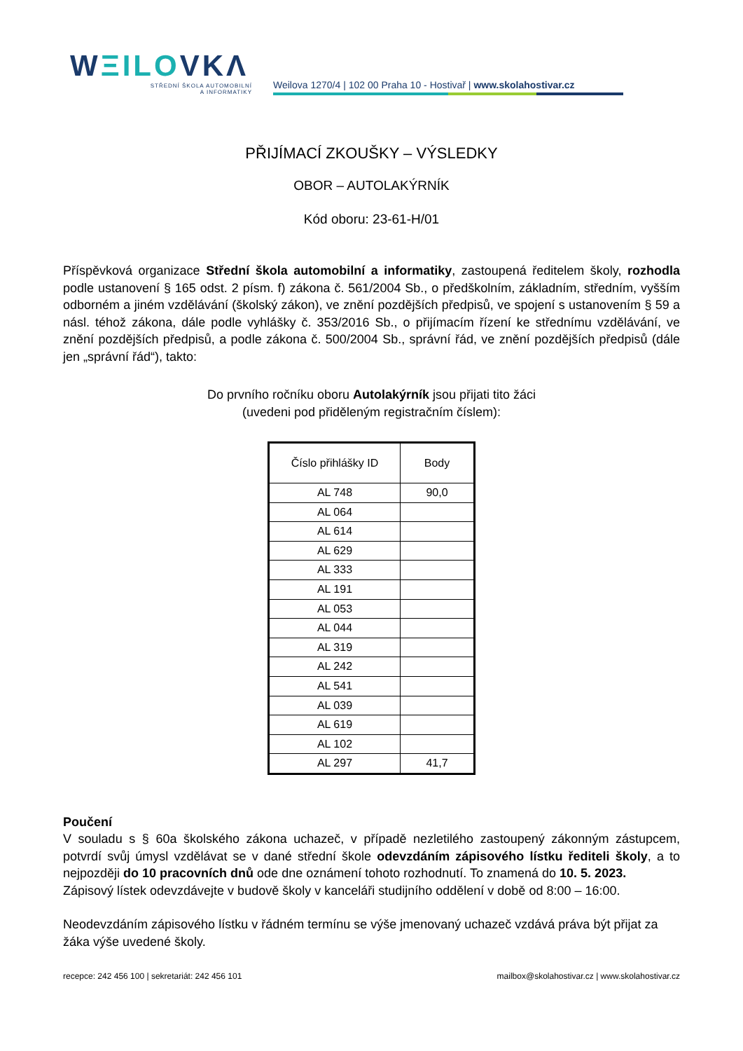WΞILOVKΛ
STŘEDNÍ ŠKOLA AUTOMOBILNÍ
A INFORMATIKY
Weilova 1270/4 | 102 00 Praha 10 - Hostivař | www.skolahostivar.cz
PŘIJÍMACÍ ZKOUŠKY – VÝSLEDKY
OBOR – AUTOLAKÝRNÍK
Kód oboru: 23-61-H/01
Příspěvková organizace Střední škola automobilní a informatiky, zastoupená ředitelem školy, rozhodla podle ustanovení § 165 odst. 2 písm. f) zákona č. 561/2004 Sb., o předškolním, základním, středním, vyšším odborném a jiném vzdělávání (školský zákon), ve znění pozdějších předpisů, ve spojení s ustanovením § 59 a násl. téhož zákona, dále podle vyhlášky č. 353/2016 Sb., o přijímacím řízení ke střednímu vzdělávání, ve znění pozdějších předpisů, a podle zákona č. 500/2004 Sb., správní řád, ve znění pozdějších předpisů (dále jen „správní řád“), takto:
Do prvního ročníku oboru Autolakýrník jsou přijati tito žáci
(uvedeni pod přiděleným registračním číslem):
| Číslo přihlášky ID | Body |
| --- | --- |
| AL 748 | 90,0 |
| AL 064 | |
| AL 614 | |
| AL 629 | |
| AL 333 | |
| AL 191 | |
| AL 053 | |
| AL 044 | |
| AL 319 | |
| AL 242 | |
| AL 541 | |
| AL 039 | |
| AL 619 | |
| AL 102 | |
| AL 297 | 41,7 |
Poučení
V souladu s § 60a školského zákona uchazeč, v případě nezletilého zastoupený zákonným zástupcem, potvrdí svůj úmysl vzdělávat se v dané střední škole odevzdáním zápisového lístku řediteli školy, a to nejpozději do 10 pracovních dnů ode dne oznámení tohoto rozhodnutí. To znamená do 10. 5. 2023.
Zápisový lístek odevzdávejte v budově školy v kanceláři studijního oddělení v době od 8:00 – 16:00.
Neodevzdáním zápisového lístku v řádném termínu se výše jmenovaný uchazeč vzdává práva být přijat za žáka výše uvedené školy.
recepce: 242 456 100 | sekretariát: 242 456 101 mailbox@skolahostivar.cz | www.skolahostivar.cz